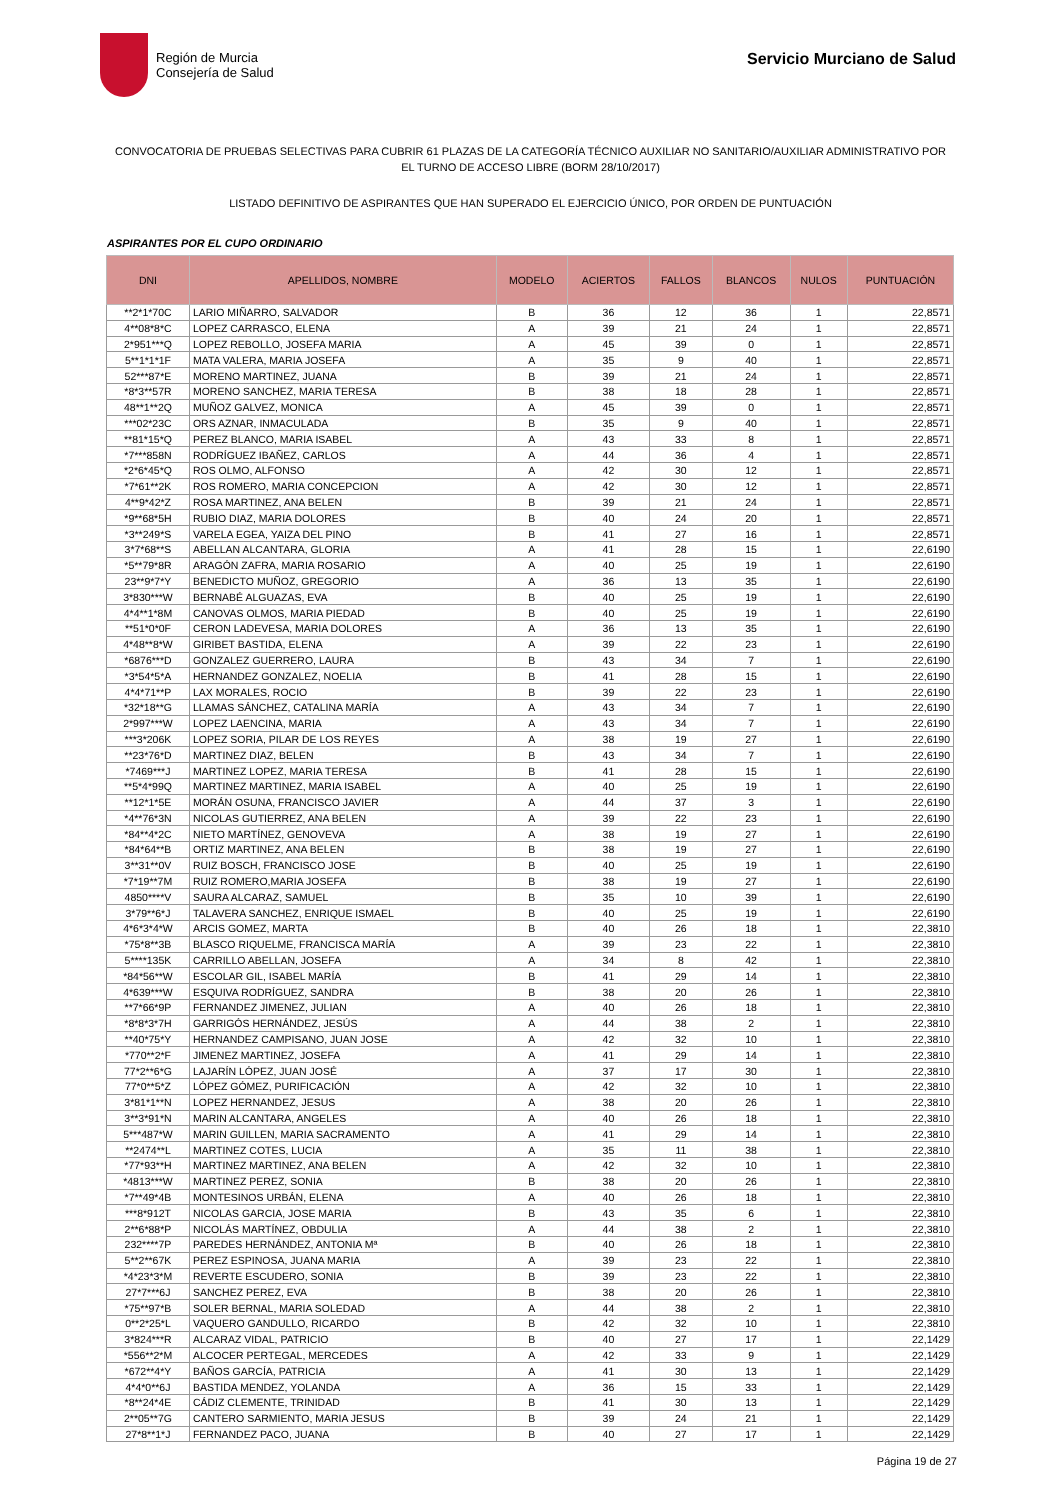Región de Murcia
Consejería de Salud
Servicio Murciano de Salud
CONVOCATORIA DE PRUEBAS SELECTIVAS PARA CUBRIR 61 PLAZAS DE LA CATEGORÍA TÉCNICO AUXILIAR NO SANITARIO/AUXILIAR ADMINISTRATIVO POR EL TURNO DE ACCESO LIBRE (BORM 28/10/2017)
LISTADO DEFINITIVO DE ASPIRANTES QUE HAN SUPERADO EL EJERCICIO ÚNICO, POR ORDEN DE PUNTUACIÓN
ASPIRANTES POR EL CUPO ORDINARIO
| DNI | APELLIDOS, NOMBRE | MODELO | ACIERTOS | FALLOS | BLANCOS | NULOS | PUNTUACIÓN |
| --- | --- | --- | --- | --- | --- | --- | --- |
| **2*1*70C | LARIO MIÑARRO, SALVADOR | B | 36 | 12 | 36 | 1 | 22,8571 |
| 4**08*8*C | LOPEZ CARRASCO, ELENA | A | 39 | 21 | 24 | 1 | 22,8571 |
| 2*951***Q | LOPEZ REBOLLO, JOSEFA MARIA | A | 45 | 39 | 0 | 1 | 22,8571 |
| 5**1*1*1F | MATA VALERA, MARIA JOSEFA | A | 35 | 9 | 40 | 1 | 22,8571 |
| 52***87*E | MORENO MARTINEZ, JUANA | B | 39 | 21 | 24 | 1 | 22,8571 |
| *8*3**57R | MORENO SANCHEZ, MARIA TERESA | B | 38 | 18 | 28 | 1 | 22,8571 |
| 48**1**2Q | MUÑOZ GALVEZ, MONICA | A | 45 | 39 | 0 | 1 | 22,8571 |
| ***02*23C | ORS AZNAR, INMACULADA | B | 35 | 9 | 40 | 1 | 22,8571 |
| **81*15*Q | PEREZ BLANCO, MARIA ISABEL | A | 43 | 33 | 8 | 1 | 22,8571 |
| *7***858N | RODRÍGUEZ IBAÑEZ, CARLOS | A | 44 | 36 | 4 | 1 | 22,8571 |
| *2*6*45*Q | ROS OLMO, ALFONSO | A | 42 | 30 | 12 | 1 | 22,8571 |
| *7*61**2K | ROS ROMERO, MARIA CONCEPCION | A | 42 | 30 | 12 | 1 | 22,8571 |
| 4**9*42*Z | ROSA MARTINEZ, ANA BELEN | B | 39 | 21 | 24 | 1 | 22,8571 |
| *9**68*5H | RUBIO DIAZ, MARIA DOLORES | B | 40 | 24 | 20 | 1 | 22,8571 |
| *3**249*S | VARELA EGEA, YAIZA DEL PINO | B | 41 | 27 | 16 | 1 | 22,8571 |
| 3*7*68**S | ABELLAN ALCANTARA, GLORIA | A | 41 | 28 | 15 | 1 | 22,6190 |
| *5**79*8R | ARAGÓN ZAFRA, MARIA ROSARIO | A | 40 | 25 | 19 | 1 | 22,6190 |
| 23**9*7*Y | BENEDICTO MUÑOZ, GREGORIO | A | 36 | 13 | 35 | 1 | 22,6190 |
| 3*830***W | BERNABÉ ALGUAZAS, EVA | B | 40 | 25 | 19 | 1 | 22,6190 |
| 4*4**1*8M | CANOVAS OLMOS, MARIA PIEDAD | B | 40 | 25 | 19 | 1 | 22,6190 |
| **51*0*0F | CERON LADEVESA, MARIA DOLORES | A | 36 | 13 | 35 | 1 | 22,6190 |
| 4*48**8*W | GIRIBET BASTIDA, ELENA | A | 39 | 22 | 23 | 1 | 22,6190 |
| *6876***D | GONZALEZ GUERRERO, LAURA | B | 43 | 34 | 7 | 1 | 22,6190 |
| *3*54*5*A | HERNANDEZ GONZALEZ, NOELIA | B | 41 | 28 | 15 | 1 | 22,6190 |
| 4*4*71**P | LAX MORALES, ROCIO | B | 39 | 22 | 23 | 1 | 22,6190 |
| *32*18**G | LLAMAS SÁNCHEZ, CATALINA MARÍA | A | 43 | 34 | 7 | 1 | 22,6190 |
| 2*997***W | LOPEZ LAENCINA, MARIA | A | 43 | 34 | 7 | 1 | 22,6190 |
| ***3*206K | LOPEZ SORIA, PILAR DE LOS REYES | A | 38 | 19 | 27 | 1 | 22,6190 |
| **23*76*D | MARTINEZ DIAZ, BELEN | B | 43 | 34 | 7 | 1 | 22,6190 |
| *7469***J | MARTINEZ LOPEZ, MARIA TERESA | B | 41 | 28 | 15 | 1 | 22,6190 |
| **5*4*99Q | MARTINEZ MARTINEZ, MARIA ISABEL | A | 40 | 25 | 19 | 1 | 22,6190 |
| **12*1*5E | MORÁN OSUNA, FRANCISCO JAVIER | A | 44 | 37 | 3 | 1 | 22,6190 |
| *4**76*3N | NICOLAS GUTIERREZ, ANA BELEN | A | 39 | 22 | 23 | 1 | 22,6190 |
| *84**4*2C | NIETO MARTÍNEZ, GENOVEVA | A | 38 | 19 | 27 | 1 | 22,6190 |
| *84*64**B | ORTIZ MARTINEZ, ANA BELEN | B | 38 | 19 | 27 | 1 | 22,6190 |
| 3**31**0V | RUIZ BOSCH, FRANCISCO JOSE | B | 40 | 25 | 19 | 1 | 22,6190 |
| *7*19**7M | RUIZ ROMERO,MARIA JOSEFA | B | 38 | 19 | 27 | 1 | 22,6190 |
| 4850****V | SAURA ALCARAZ, SAMUEL | B | 35 | 10 | 39 | 1 | 22,6190 |
| 3*79**6*J | TALAVERA SANCHEZ, ENRIQUE ISMAEL | B | 40 | 25 | 19 | 1 | 22,6190 |
| 4*6*3*4*W | ARCIS GOMEZ, MARTA | B | 40 | 26 | 18 | 1 | 22,3810 |
| *75*8**3B | BLASCO RIQUELME, FRANCISCA MARÍA | A | 39 | 23 | 22 | 1 | 22,3810 |
| 5****135K | CARRILLO ABELLAN, JOSEFA | A | 34 | 8 | 42 | 1 | 22,3810 |
| *84*56**W | ESCOLAR GIL, ISABEL MARÍA | B | 41 | 29 | 14 | 1 | 22,3810 |
| 4*639***W | ESQUIVA RODRÍGUEZ, SANDRA | B | 38 | 20 | 26 | 1 | 22,3810 |
| **7*66*9P | FERNANDEZ JIMENEZ, JULIAN | A | 40 | 26 | 18 | 1 | 22,3810 |
| *8*8*3*7H | GARRIGÓS HERNÁNDEZ, JESÚS | A | 44 | 38 | 2 | 1 | 22,3810 |
| **40*75*Y | HERNANDEZ CAMPISANO, JUAN JOSE | A | 42 | 32 | 10 | 1 | 22,3810 |
| *770**2*F | JIMENEZ MARTINEZ, JOSEFA | A | 41 | 29 | 14 | 1 | 22,3810 |
| 77*2**6*G | LAJARÍN LÓPEZ, JUAN JOSÉ | A | 37 | 17 | 30 | 1 | 22,3810 |
| 77*0**5*Z | LÓPEZ GÓMEZ, PURIFICACIÓN | A | 42 | 32 | 10 | 1 | 22,3810 |
| 3*81*1**N | LOPEZ HERNANDEZ, JESUS | A | 38 | 20 | 26 | 1 | 22,3810 |
| 3**3*91*N | MARIN ALCANTARA, ANGELES | A | 40 | 26 | 18 | 1 | 22,3810 |
| 5***487*W | MARIN GUILLEN, MARIA SACRAMENTO | A | 41 | 29 | 14 | 1 | 22,3810 |
| **2474**L | MARTINEZ COTES, LUCIA | A | 35 | 11 | 38 | 1 | 22,3810 |
| *77*93**H | MARTINEZ MARTINEZ, ANA BELEN | A | 42 | 32 | 10 | 1 | 22,3810 |
| *4813***W | MARTINEZ PEREZ, SONIA | B | 38 | 20 | 26 | 1 | 22,3810 |
| *7**49*4B | MONTESINOS URBÁN, ELENA | A | 40 | 26 | 18 | 1 | 22,3810 |
| ***8*912T | NICOLAS GARCIA, JOSE MARIA | B | 43 | 35 | 6 | 1 | 22,3810 |
| 2**6*88*P | NICOLÁS MARTÍNEZ, OBDULIA | A | 44 | 38 | 2 | 1 | 22,3810 |
| 232****7P | PAREDES HERNÁNDEZ, ANTONIA Mª | B | 40 | 26 | 18 | 1 | 22,3810 |
| 5**2**67K | PEREZ ESPINOSA, JUANA MARIA | A | 39 | 23 | 22 | 1 | 22,3810 |
| *4*23*3*M | REVERTE ESCUDERO, SONIA | B | 39 | 23 | 22 | 1 | 22,3810 |
| 27*7***6J | SANCHEZ PEREZ, EVA | B | 38 | 20 | 26 | 1 | 22,3810 |
| *75**97*B | SOLER BERNAL, MARIA SOLEDAD | A | 44 | 38 | 2 | 1 | 22,3810 |
| 0**2*25*L | VAQUERO GANDULLO, RICARDO | B | 42 | 32 | 10 | 1 | 22,3810 |
| 3*824***R | ALCARAZ VIDAL, PATRICIO | B | 40 | 27 | 17 | 1 | 22,1429 |
| *556**2*M | ALCOCER PERTEGAL, MERCEDES | A | 42 | 33 | 9 | 1 | 22,1429 |
| *672**4*Y | BAÑOS GARCÍA, PATRICIA | A | 41 | 30 | 13 | 1 | 22,1429 |
| 4*4*0**6J | BASTIDA MENDEZ, YOLANDA | A | 36 | 15 | 33 | 1 | 22,1429 |
| *8**24*4E | CÁDIZ CLEMENTE, TRINIDAD | B | 41 | 30 | 13 | 1 | 22,1429 |
| 2**05**7G | CANTERO SARMIENTO, MARIA JESUS | B | 39 | 24 | 21 | 1 | 22,1429 |
| 27*8**1*J | FERNANDEZ PACO, JUANA | B | 40 | 27 | 17 | 1 | 22,1429 |
Página 19 de 27